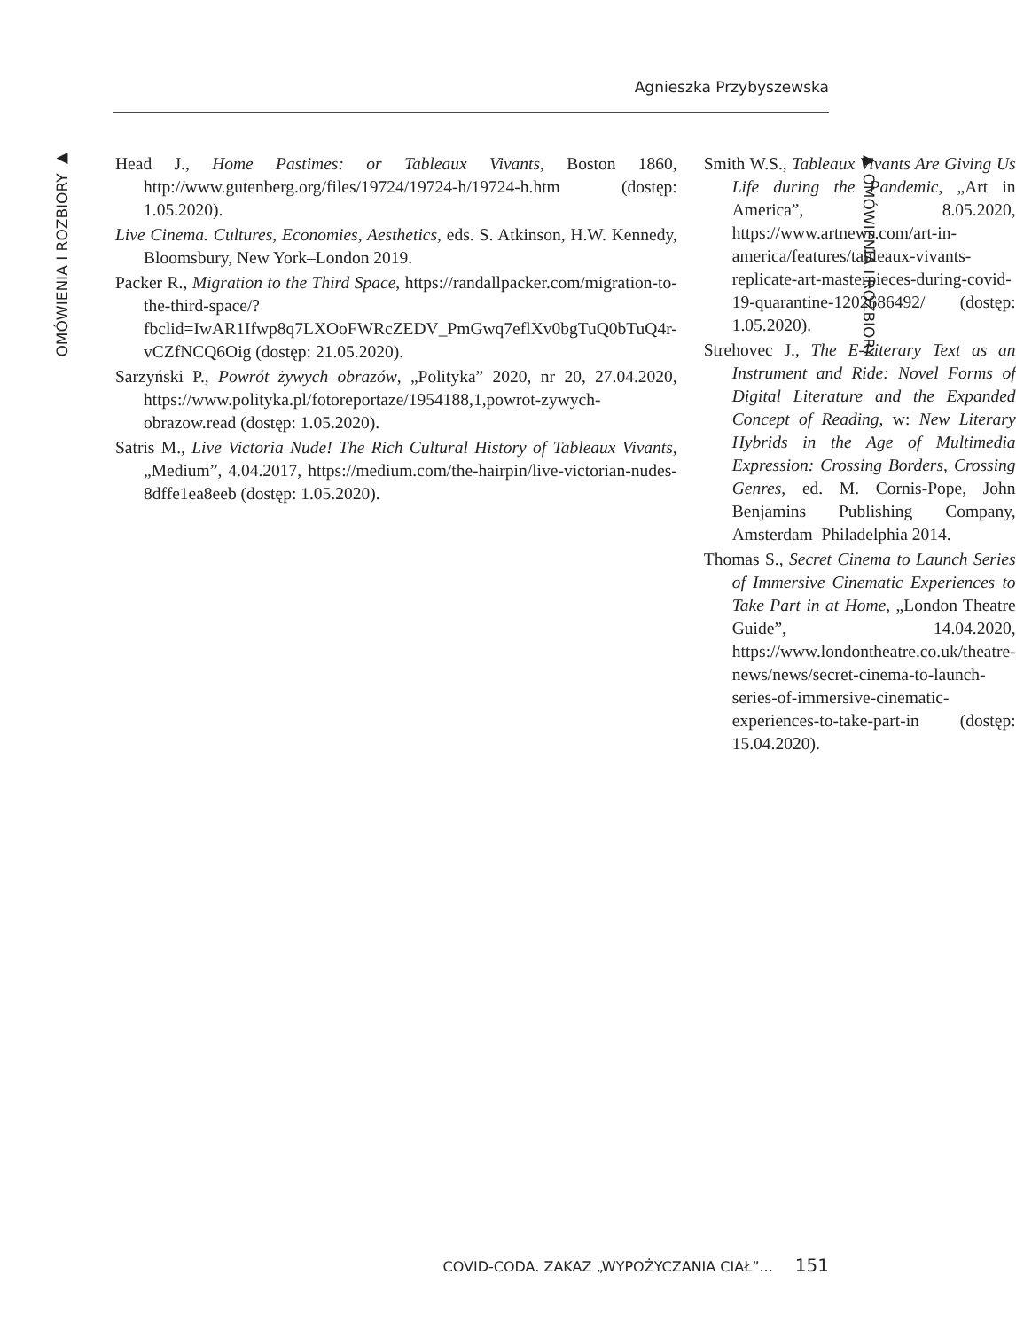Agnieszka Przybyszewska
OMÓWIENIA I ROZBIORY ▶
Head J., Home Pastimes: or Tableaux Vivants, Boston 1860, http://www.gutenberg.org/files/19724/19724-h/19724-h.htm (dostęp: 1.05.2020).
Live Cinema. Cultures, Economies, Aesthetics, eds. S. Atkinson, H.W. Kennedy, Bloomsbury, New York–London 2019.
Packer R., Migration to the Third Space, https://randallpacker.com/migration-to-the-third-space/?fbclid=IwAR1Ifwp8q7LXOoFWRcZEDV_PmGwq7eflXv0bgTuQ0bTuQ4r-vCZfNCQ6Oig (dostęp: 21.05.2020).
Sarzyński P., Powrót żywych obrazów, „Polityka” 2020, nr 20, 27.04.2020, https://www.polityka.pl/fotoreportaze/1954188,1,powrot-zywych-obrazow.read (dostęp: 1.05.2020).
Satris M., Live Victoria Nude! The Rich Cultural History of Tableaux Vivants, „Medium”, 4.04.2017, https://medium.com/the-hairpin/live-victorian-nudes-8dffe1ea8eeb (dostęp: 1.05.2020).
Smith W.S., Tableaux Vivants Are Giving Us Life during the Pandemic, „Art in America”, 8.05.2020, https://www.artnews.com/art-in-america/features/tableaux-vivants-replicate-art-masterpieces-during-covid-19-quarantine-1202686492/ (dostęp: 1.05.2020).
Strehovec J., The E-Literary Text as an Instrument and Ride: Novel Forms of Digital Literature and the Expanded Concept of Reading, w: New Literary Hybrids in the Age of Multimedia Expression: Crossing Borders, Crossing Genres, ed. M. Cornis-Pope, John Benjamins Publishing Company, Amsterdam–Philadelphia 2014.
Thomas S., Secret Cinema to Launch Series of Immersive Cinematic Experiences to Take Part in at Home, „London Theatre Guide”, 14.04.2020, https://www.londontheatre.co.uk/theatre-news/news/secret-cinema-to-launch-series-of-immersive-cinematic-experiences-to-take-part-in (dostęp: 15.04.2020).
▶ OMÓWIENIA I ROZBIORY
COVID-CODA. ZAKAZ „WYPOŻYCZANIA CIAŁ”... 151